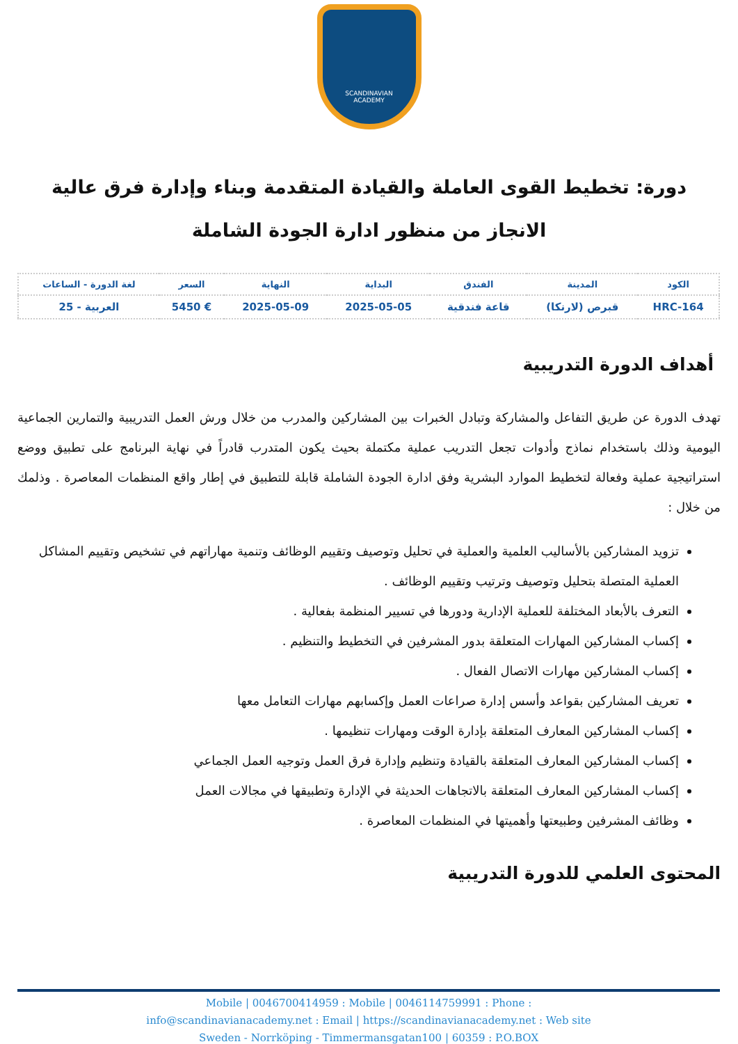SCANDINAVIAN
ACADEMY
دورة: تخطيط القوى العاملة والقيادة المتقدمة وبناء وإدارة فرق عالية الانجاز من منظور ادارة الجودة الشاملة
| الكود | المدينة | الفندق | البداية | النهاية | السعر | لغة الدورة - الساعات |
| --- | --- | --- | --- | --- | --- | --- |
| HRC-164 | قبرص (لارنكا) | قاعة فندقية | 2025-05-05 | 2025-05-09 | € 5450 | العربية - 25 |
أهداف الدورة التدريبية
تهدف الدورة عن طريق التفاعل والمشاركة وتبادل الخبرات بين المشاركين والمدرب من خلال ورش العمل التدريبية والتمارين الجماعية اليومية وذلك باستخدام نماذج وأدوات تجعل التدريب عملية مكتملة بحيث يكون المتدرب قادراً في نهاية البرنامج على تطبيق ووضع استراتيجية عملية وفعالة لتخطيط الموارد البشرية وفق ادارة الجودة الشاملة قابلة للتطبيق في إطار واقع المنظمات المعاصرة . وذلمك من خلال :
تزويد المشاركين بالأساليب العلمية والعملية في تحليل وتوصيف وتقييم الوظائف وتنمية مهاراتهم في تشخيص وتقييم المشاكل العملية المتصلة بتحليل وتوصيف وترتيب وتقييم الوظائف .
التعرف بالأبعاد المختلفة للعملية الإدارية ودورها في تسيير المنظمة بفعالية .
إكساب المشاركين المهارات المتعلقة بدور المشرفين في التخطيط والتنظيم .
إكساب المشاركين مهارات الاتصال الفعال .
تعريف المشاركين بقواعد وأسس إدارة صراعات العمل وإكسابهم مهارات التعامل معها
إكساب المشاركين المعارف المتعلقة بإدارة الوقت ومهارات تنظيمها .
إكساب المشاركين المعارف المتعلقة بالقيادة وتنظيم وإدارة فرق العمل وتوجيه العمل الجماعي
إكساب المشاركين المعارف المتعلقة بالاتجاهات الحديثة في الإدارة وتطبيقها في مجالات العمل
وظائف المشرفين وطبيعتها وأهميتها في المنظمات المعاصرة .
المحتوى العلمي للدورة التدريبية
Mobile | 0046700414959 : Mobile | 0046114759991 : Phone :
info@scandinavianacademy.net : Email | https://scandinavianacademy.net : Web site
Sweden - Norrköping - Timmermansgatan100 | 60359 : P.O.BOX